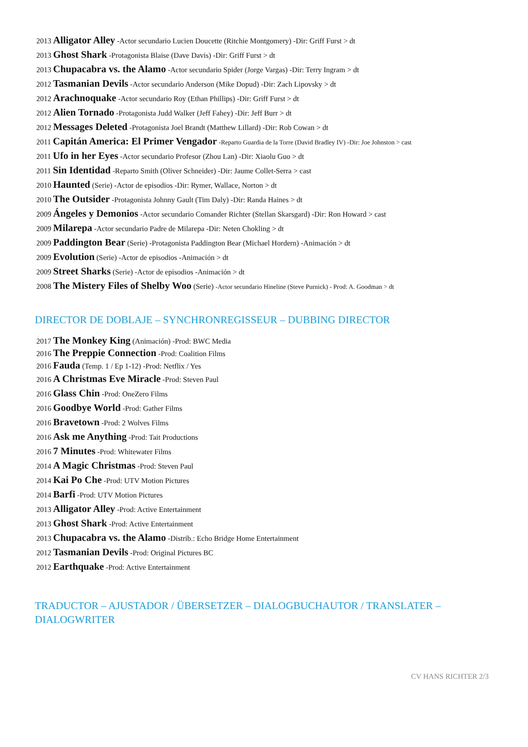2013 Alligator Alley -Actor secundario Lucien Doucette (Ritchie Montgomery) -Dir: Griff Furst > dt
2013 Ghost Shark -Protagonista Blaise (Dave Davis) -Dir: Griff Furst > dt
2013 Chupacabra vs. the Alamo -Actor secundario Spider (Jorge Vargas) -Dir: Terry Ingram > dt
2012 Tasmanian Devils -Actor secundario Anderson (Mike Dopud) -Dir: Zach Lipovsky > dt
2012 Arachnoquake -Actor secundario Roy (Ethan Phillips) -Dir: Griff Furst > dt
2012 Alien Tornado -Protagonista Judd Walker (Jeff Fahey) -Dir: Jeff Burr > dt
2012 Messages Deleted -Protagonista Joel Brandt (Matthew Lillard) -Dir: Rob Cowan > dt
2011 Capitán America: El Primer Vengador -Reparto Guardia de la Torre (David Bradley IV) -Dir: Joe Johnston > cast
2011 Ufo in her Eyes -Actor secundario Profesor (Zhou Lan) -Dir: Xiaolu Guo > dt
2011 Sin Identidad -Reparto Smith (Oliver Schneider) -Dir: Jaume Collet-Serra > cast
2010 Haunted (Serie) -Actor de episodios -Dir: Rymer, Wallace, Norton > dt
2010 The Outsider -Protagonista Johnny Gault (Tim Daly) -Dir: Randa Haines > dt
2009 Ángeles y Demonios -Actor secundario Comander Richter (Stellan Skarsgard) -Dir: Ron Howard > cast
2009 Milarepa -Actor secundario Padre de Milarepa -Dir: Neten Chokling > dt
2009 Paddington Bear (Serie) -Protagonista Paddington Bear (Michael Hordern) -Animación > dt
2009 Evolution (Serie) -Actor de episodios -Animación > dt
2009 Street Sharks (Serie) -Actor de episodios -Animación > dt
2008 The Mistery Files of Shelby Woo (Serie) -Actor secundario Hineline (Steve Purnick) - Prod: A. Goodman > dt
DIRECTOR DE DOBLAJE – SYNCHRONREGISSEUR – DUBBING DIRECTOR
2017 The Monkey King (Animación) -Prod: BWC Media
2016 The Preppie Connection -Prod: Coalition Films
2016 Fauda (Temp. 1 / Ep 1-12) -Prod: Netflix / Yes
2016 A Christmas Eve Miracle -Prod: Steven Paul
2016 Glass Chin -Prod: OneZero Films
2016 Goodbye World -Prod: Gather Films
2016 Bravetown -Prod: 2 Wolves Films
2016 Ask me Anything -Prod: Tait Productions
2016 7 Minutes -Prod: Whitewater Films
2014 A Magic Christmas -Prod: Steven Paul
2014 Kai Po Che -Prod: UTV Motion Pictures
2014 Barfi -Prod: UTV Motion Pictures
2013 Alligator Alley -Prod: Active Entertainment
2013 Ghost Shark -Prod: Active Entertainment
2013 Chupacabra vs. the Alamo -Distrib.: Echo Bridge Home Entertainment
2012 Tasmanian Devils -Prod: Original Pictures BC
2012 Earthquake -Prod: Active Entertainment
TRADUCTOR – AJUSTADOR / ÜBERSETZER – DIALOGBUCHAUTOR / TRANSLATER –
DIALOGWRITER
CV HANS RICHTER 2/3